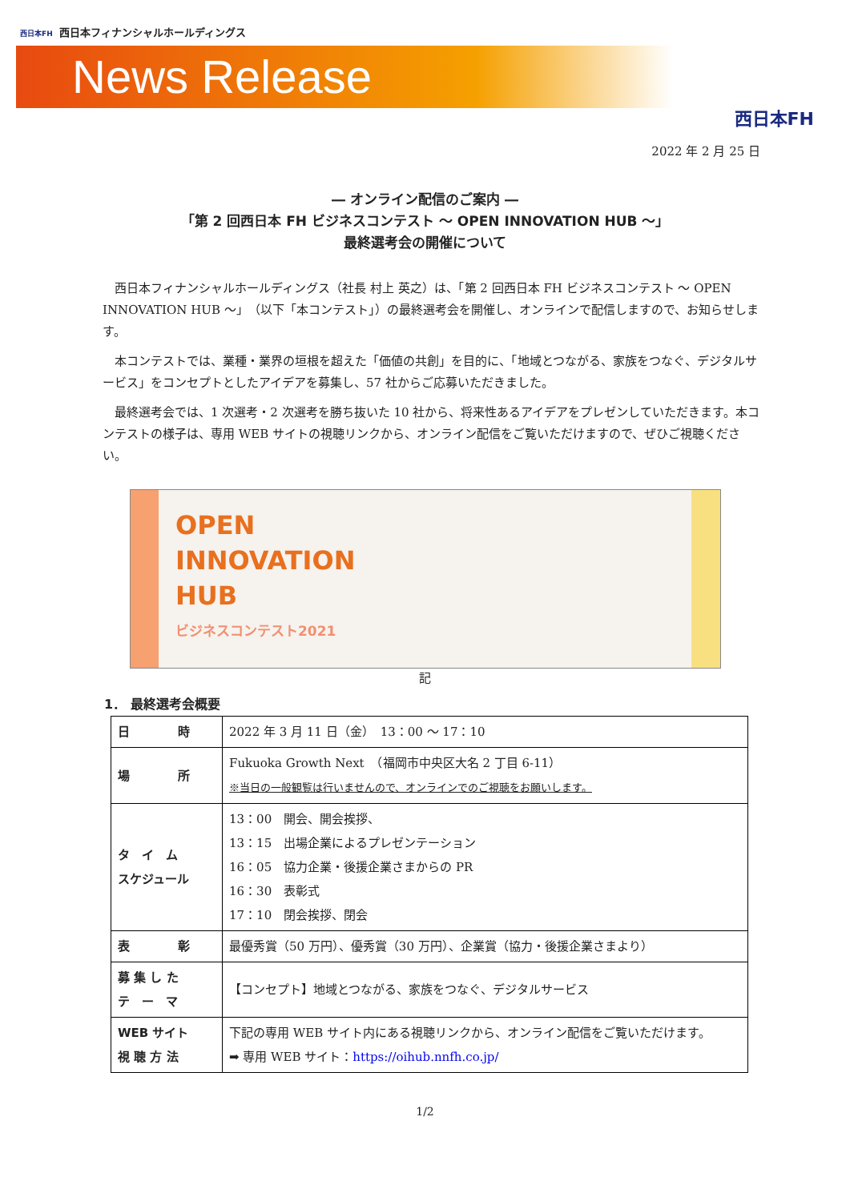西日本FH 西日本フィナンシャルホールディングス
News Release
西日本FH
2022 年 2 月 25 日
― オンライン配信のご案内 ―
「第 2 回西日本 FH ビジネスコンテスト ～ OPEN INNOVATION HUB ～」
最終選考会の開催について
西日本フィナンシャルホールディングス（社長 村上 英之）は、「第 2 回西日本 FH ビジネスコンテスト ～ OPEN INNOVATION HUB ～」（以下「本コンテスト」）の最終選考会を開催し、オンラインで配信しますので、お知らせします。
本コンテストでは、業種・業界の垣根を超えた「価値の共創」を目的に、「地域とつながる、家族をつなぐ、デジタルサービス」をコンセプトとしたアイデアを募集し、57 社からご応募いただきました。
最終選考会では、1 次選考・2 次選考を勝ち抜いた 10 社から、将来性あるアイデアをプレゼンしていただきます。本コンテストの様子は、専用 WEB サイトの視聴リンクから、オンライン配信をご覧いただけますので、ぜひご視聴ください。
OPEN
INNOVATION
HUB
ビジネスコンテスト2021
記
1． 最終選考会概要
| 日 時 | 2022 年 3 月 11 日（金） 13：00 ～ 17：10 |
| 場 所 | Fukuoka Growth Next （福岡市中央区大名 2 丁目 6-11） ※当日の一般観覧は行いませんので、オンラインでのご視聴をお願いします。 |
| タ イ ム スケジュール | 13：00 開会、開会挨拶、 13：15 出場企業によるプレゼンテーション 16：05 協力企業・後援企業さまからの PR 16：30 表彰式 17：10 閉会挨拶、閉会 |
| 表 彰 | 最優秀賞（50 万円）、優秀賞（30 万円）、企業賞（協力・後援企業さまより） |
| 募 集 し た テ ー マ | 【コンセプト】地域とつながる、家族をつなぐ、デジタルサービス |
| WEB サイト 視 聴 方 法 | 下記の専用 WEB サイト内にある視聴リンクから、オンライン配信をご覧いただけます。 ➡ 専用 WEB サイト： https://oihub.nnfh.co.jp/ |
1/2